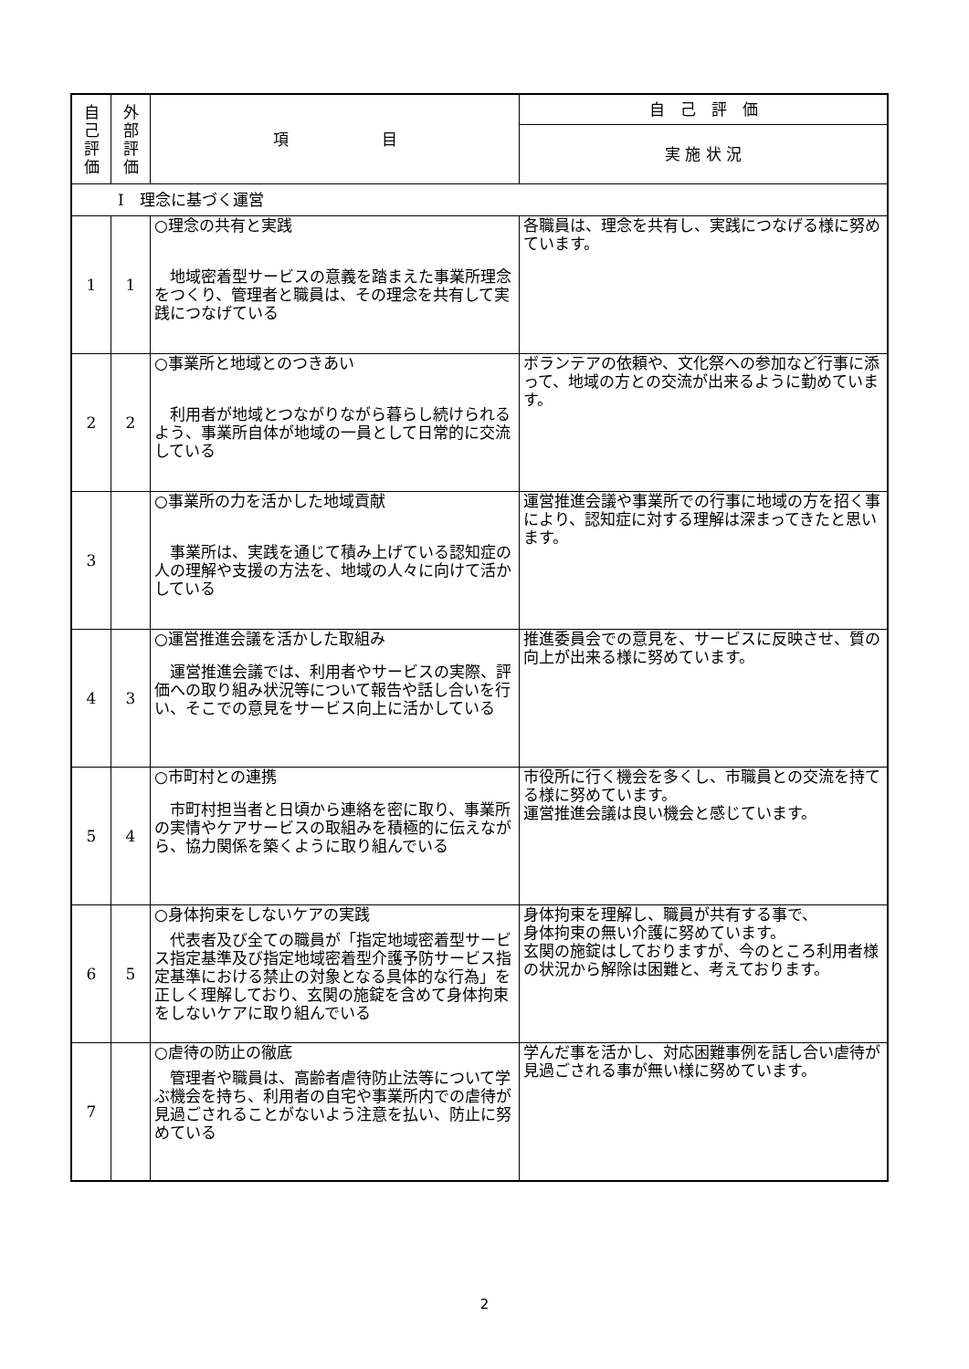| 自 己 評 価 | 外 部 評 価 | 項 目 | 自 己 評 価 |
| --- | --- | --- | --- |
| | | | 実 施 状 況 |
| Ⅰ 理念に基づく運営 | | | |
| 1 | 1 | ○理念の共有と実践 地域密着型サービスの意義を踏まえた事業所理念をつくり、管理者と職員は、その理念を共有して実践につなげている | 各職員は、理念を共有し、実践につなげる様に努めています。 |
| 2 | 2 | ○事業所と地域とのつきあい 利用者が地域とつながりながら暮らし続けられるよう、事業所自体が地域の一員として日常的に交流している | ボランテアの依頼や、文化祭への参加など行事に添って、地域の方との交流が出来るように勤めています。 |
| 3 | | ○事業所の力を活かした地域貢献 事業所は、実践を通じて積み上げている認知症の人の理解や支援の方法を、地域の人々に向けて活かしている | 運営推進会議や事業所での行事に地域の方を招く事により、認知症に対する理解は深まってきたと思います。 |
| 4 | 3 | ○運営推進会議を活かした取組み 運営推進会議では、利用者やサービスの実際、評価への取り組み状況等について報告や話し合いを行い、そこでの意見をサービス向上に活かしている | 推進委員会での意見を、サービスに反映させ、質の向上が出来る様に努めています。 |
| 5 | 4 | ○市町村との連携 市町村担当者と日頃から連絡を密に取り、事業所の実情やケアサービスの取組みを積極的に伝えながら、協力関係を築くように取り組んでいる | 市役所に行く機会を多くし、市職員との交流を持てる様に努めています。 運営推進会議は良い機会と感じています。 |
| 6 | 5 | ○身体拘束をしないケアの実践 代表者及び全ての職員が「指定地域密着型サービス指定基準及び指定地域密着型介護予防サービス指定基準における禁止の対象となる具体的な行為」を正しく理解しており、玄関の施錠を含めて身体拘束をしないケアに取り組んでいる | 身体拘束を理解し、職員が共有する事で、 身体拘束の無い介護に努めています。 玄関の施錠はしておりますが、今のところ利用者様の状況から解除は困難と、考えております。 |
| 7 | | ○虐待の防止の徹底 管理者や職員は、高齢者虐待防止法等について学ぶ機会を持ち、利用者の自宅や事業所内での虐待が見過ごされることがないよう注意を払い、防止に努めている | 学んだ事を活かし、対応困難事例を話し合い虐待が見過ごされる事が無い様に努めています。 |
2